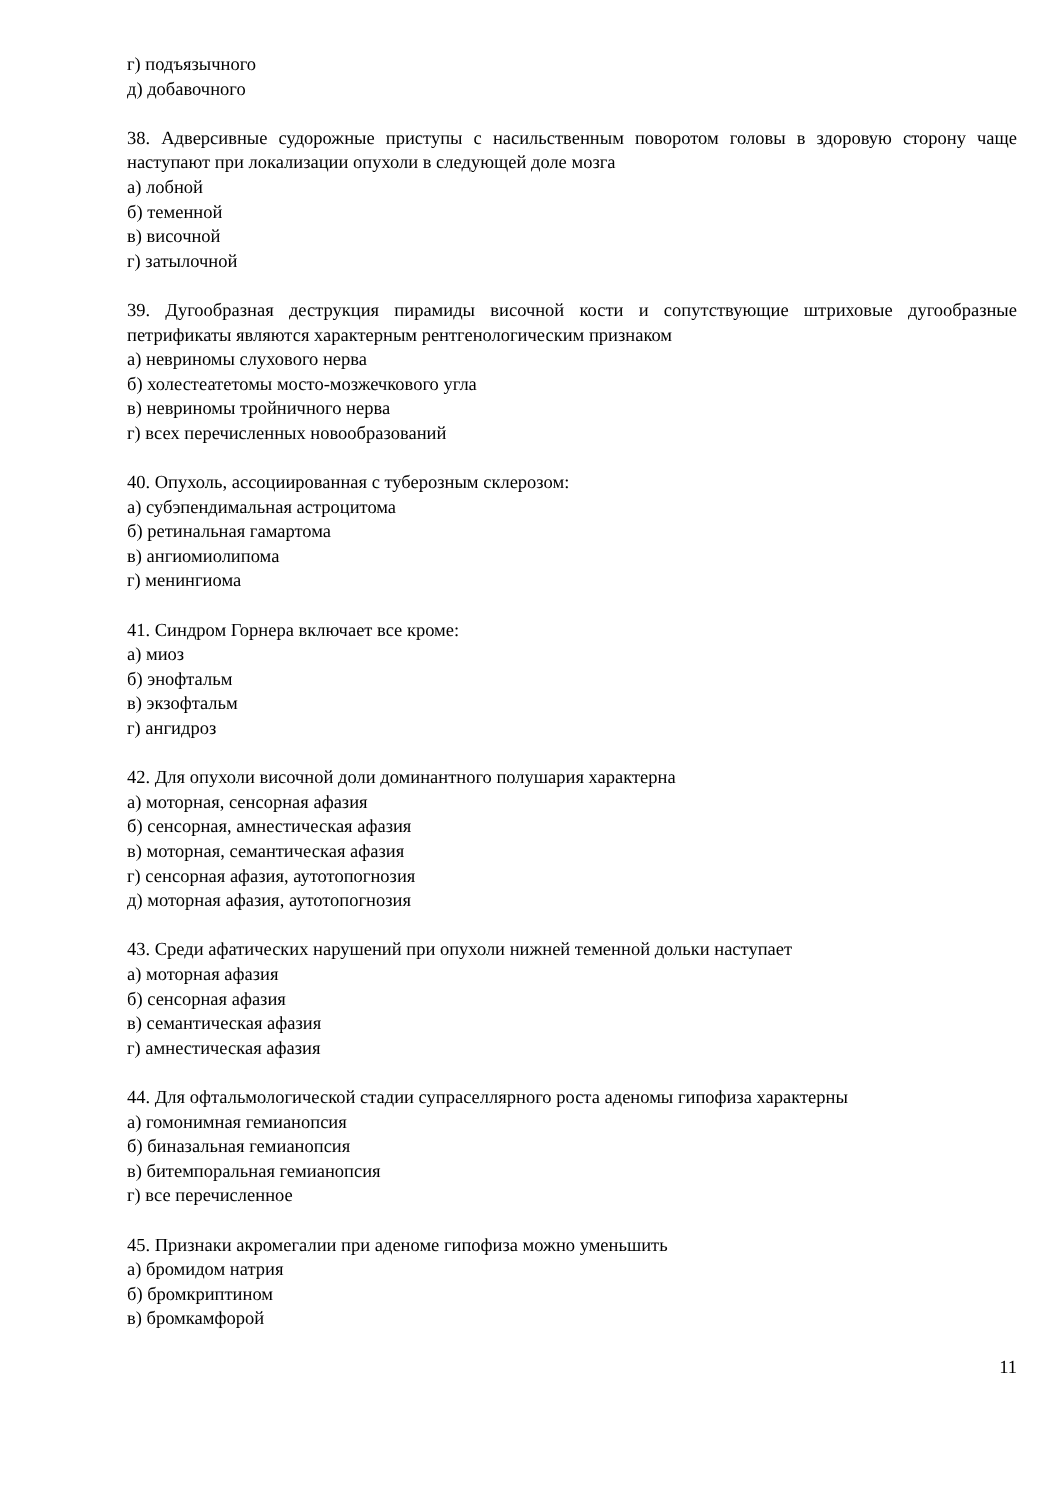г) подъязычного
д) добавочного
38. Адверсивные судорожные приступы с насильственным поворотом головы в здоровую сторону чаще наступают при локализации опухоли в следующей доле мозга
а) лобной
б) теменной
в) височной
г) затылочной
39. Дугообразная деструкция пирамиды височной кости и сопутствующие штриховые дугообразные петрификаты являются характерным рентгенологическим признаком
а) невриномы слухового нерва
б) холестеатетомы мосто-мозжечкового угла
в) невриномы тройничного нерва
г) всех перечисленных новообразований
40. Опухоль, ассоциированная с туберозным склерозом:
а) субэпендимальная астроцитома
б) ретинальная гамартома
в) ангиомиолипома
г) менингиома
41. Синдром Горнера включает все кроме:
а) миоз
б) энофтальм
в) экзофтальм
г) ангидроз
42. Для опухоли височной доли доминантного полушария характерна
а) моторная, сенсорная афазия
б) сенсорная, амнестическая афазия
в) моторная, семантическая афазия
г) сенсорная афазия, аутотопогнозия
д) моторная афазия, аутотопогнозия
43. Среди афатических нарушений при опухоли нижней теменной дольки наступает
а) моторная афазия
б) сенсорная афазия
в) семантическая афазия
г) амнестическая афазия
44. Для офтальмологической стадии супраселлярного роста аденомы гипофиза характерны
а) гомонимная гемианопсия
б) биназальная гемианопсия
в) битемпоральная гемианопсия
г) все перечисленное
45. Признаки акромегалии при аденоме гипофиза можно уменьшить
а) бромидом натрия
б) бромкриптином
в) бромкамфорой
11